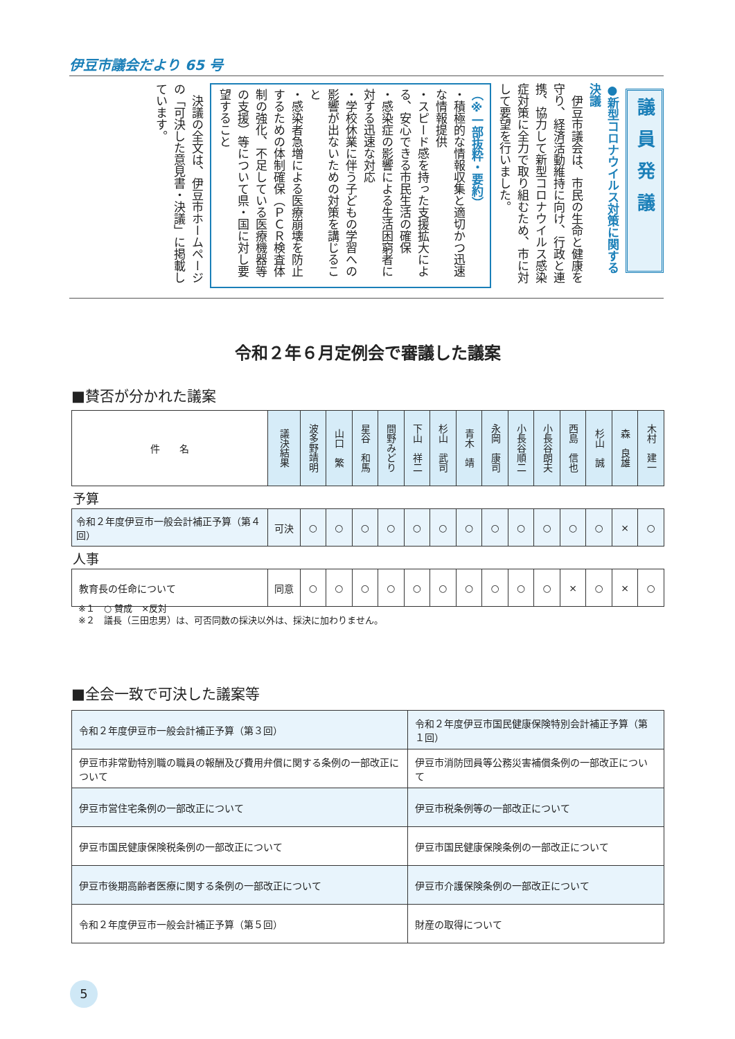伊豆市議会だより 65 号
議員発議
●新型コロナウイルス対策に関する決議
　伊豆市議会は、市民の生命と健康を守り、経済活動維持に向け、行政と連携、協力して新型コロナウイルス感染症対策に全力で取り組むため、市に対して要望を行いました。
（※一部抜粋・要約）
・積極的な情報収集と適切かつ迅速な情報提供
・スピード感を持った支援拡大による、安心できる市民生活の確保
・感染症の影響による生活困窮者に対する迅速な対応
・学校休業に伴う子どもの学習への影響が出ないための対策を講じること
・感染者急増による医療崩壊を防止するための体制確保（ＰＣＲ検査体制の強化、不足している医療機器等の支援）等について県・国に対し要望すること
　決議の全文は、伊豆市ホームページの「可決した意見書・決議」に掲載しています。
令和２年６月定例会で審議した議案
■賛否が分かれた議案
| 件 名 | 議決結果 | 波多野靖明 | 山口 繁 | 星谷 和馬 | 間野みどり | 下山 祥二 | 杉山 武司 | 青木 靖 | 永岡 康司 | 小長谷順二 | 小長谷朗夫 | 西島 信也 | 杉山 誠 | 森 良雄 | 木村 建一 |
| 予算 | | | | | | | | | | | | | | | |
| 令和２年度伊豆市一般会計補正予算（第４回） | 可決 | ○ | ○ | ○ | ○ | ○ | ○ | ○ | ○ | ○ | ○ | ○ | ○ | × | ○ |
| 人事 | | | | | | | | | | | | | | | |
| 教育長の任命について | 同意 | ○ | ○ | ○ | ○ | ○ | ○ | ○ | ○ | ○ | ○ | × | ○ | × | ○ |
※１　○ 賛成　×反対
※２　議長（三田忠男）は、可否同数の採決以外は、採決に加わりません。
■全会一致で可決した議案等
| 令和２年度伊豆市一般会計補正予算（第３回） | 令和２年度伊豆市国民健康保険特別会計補正予算（第１回） |
| 伊豆市非常勤特別職の職員の報酬及び費用弁償に関する条例の一部改正について | 伊豆市消防団員等公務災害補償条例の一部改正について |
| 伊豆市営住宅条例の一部改正について | 伊豆市税条例等の一部改正について |
| 伊豆市国民健康保険税条例の一部改正について | 伊豆市国民健康保険条例の一部改正について |
| 伊豆市後期高齢者医療に関する条例の一部改正について | 伊豆市介護保険条例の一部改正について |
| 令和２年度伊豆市一般会計補正予算（第５回） | 財産の取得について |
5